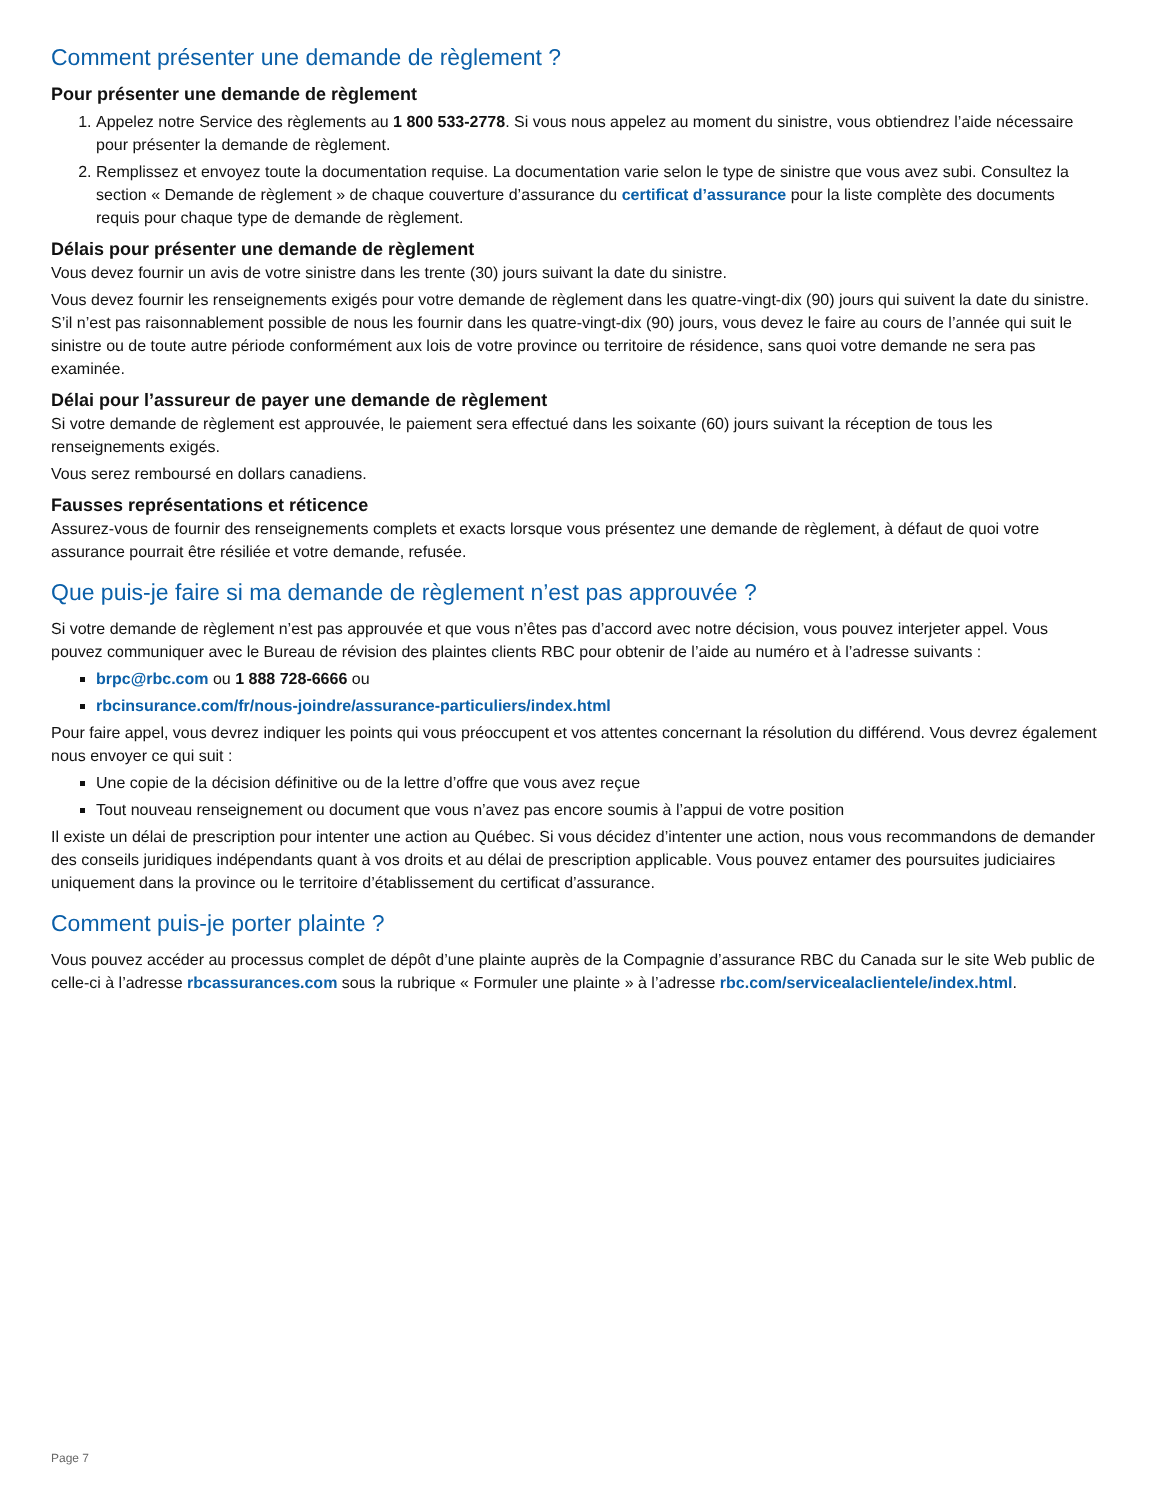Comment présenter une demande de règlement ?
Pour présenter une demande de règlement
1. Appelez notre Service des règlements au 1 800 533-2778. Si vous nous appelez au moment du sinistre, vous obtiendrez l’aide nécessaire pour présenter la demande de règlement.
2. Remplissez et envoyez toute la documentation requise. La documentation varie selon le type de sinistre que vous avez subi. Consultez la section « Demande de règlement » de chaque couverture d’assurance du certificat d’assurance pour la liste complète des documents requis pour chaque type de demande de règlement.
Délais pour présenter une demande de règlement
Vous devez fournir un avis de votre sinistre dans les trente (30) jours suivant la date du sinistre.
Vous devez fournir les renseignements exigés pour votre demande de règlement dans les quatre-vingt-dix (90) jours qui suivent la date du sinistre. S’il n’est pas raisonnablement possible de nous les fournir dans les quatre-vingt-dix (90) jours, vous devez le faire au cours de l’année qui suit le sinistre ou de toute autre période conformément aux lois de votre province ou territoire de résidence, sans quoi votre demande ne sera pas examinée.
Délai pour l’assureur de payer une demande de règlement
Si votre demande de règlement est approuvée, le paiement sera effectué dans les soixante (60) jours suivant la réception de tous les renseignements exigés.
Vous serez remboursé en dollars canadiens.
Fausses représentations et réticence
Assurez-vous de fournir des renseignements complets et exacts lorsque vous présentez une demande de règlement, à défaut de quoi votre assurance pourrait être résiliée et votre demande, refusée.
Que puis-je faire si ma demande de règlement n’est pas approuvée ?
Si votre demande de règlement n’est pas approuvée et que vous n’êtes pas d’accord avec notre décision, vous pouvez interjeter appel. Vous pouvez communiquer avec le Bureau de révision des plaintes clients RBC pour obtenir de l’aide au numéro et à l’adresse suivants :
brpc@rbc.com ou 1 888 728-6666 ou
rbcinsurance.com/fr/nous-joindre/assurance-particuliers/index.html
Pour faire appel, vous devrez indiquer les points qui vous préoccupent et vos attentes concernant la résolution du différend. Vous devrez également nous envoyer ce qui suit :
Une copie de la décision définitive ou de la lettre d’offre que vous avez reçue
Tout nouveau renseignement ou document que vous n’avez pas encore soumis à l’appui de votre position
Il existe un délai de prescription pour intenter une action au Québec. Si vous décidez d’intenter une action, nous vous recommandons de demander des conseils juridiques indépendants quant à vos droits et au délai de prescription applicable. Vous pouvez entamer des poursuites judiciaires uniquement dans la province ou le territoire d’établissement du certificat d’assurance.
Comment puis-je porter plainte ?
Vous pouvez accéder au processus complet de dépôt d’une plainte auprès de la Compagnie d’assurance RBC du Canada sur le site Web public de celle-ci à l’adresse rbcassurances.com sous la rubrique « Formuler une plainte » à l’adresse rbc.com/servicealaclientele/index.html.
Page 7